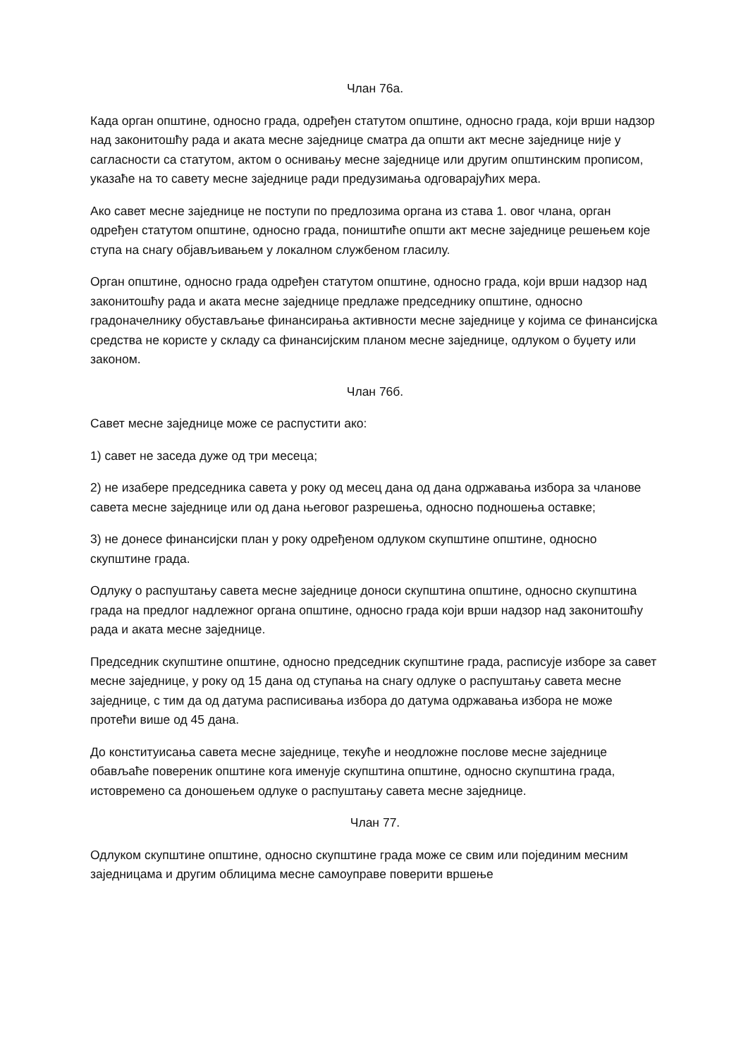Члан 76а.
Када орган општине, односно града, одређен статутом општине, односно града, који врши надзор над законитошћу рада и аката месне заједнице сматра да општи акт месне заједнице није у сагласности са статутом, актом о оснивању месне заједнице или другим општинским прописом, указаће на то савету месне заједнице ради предузимања одговарајућих мера.
Ако савет месне заједнице не поступи по предлозима органа из става 1. овог члана, орган одређен статутом општине, односно града, поништиће општи акт месне заједнице решењем које ступа на снагу објављивањем у локалном службеном гласилу.
Орган општине, односно града одређен статутом општине, односно града, који врши надзор над законитошћу рада и аката месне заједнице предлаже председнику општине, односно градоначелнику обустављање финансирања активности месне заједнице у којима се финансијска средства не користе у складу са финансијским планом месне заједнице, одлуком о буџету или законом.
Члан 76б.
Савет месне заједнице може се распустити ако:
1) савет не заседа дуже од три месеца;
2) не изабере председника савета у року од месец дана од дана одржавања избора за чланове савета месне заједнице или од дана његовог разрешења, односно подношења оставке;
3) не донесе финансијски план у року одређеном одлуком скупштине општине, односно скупштине града.
Одлуку о распуштању савета месне заједнице доноси скупштина општине, односно скупштина града на предлог надлежног органа општине, односно града који врши надзор над законитошћу рада и аката месне заједнице.
Председник скупштине општине, односно председник скупштине града, расписује изборе за савет месне заједнице, у року од 15 дана од ступања на снагу одлуке о распуштању савета месне заједнице, с тим да од датума расписивања избора до датума одржавања избора не може протећи више од 45 дана.
До конституисања савета месне заједнице, текуће и неодложне послове месне заједнице обављаће повереник општине кога именује скупштина општине, односно скупштина града, истовремено са доношењем одлуке о распуштању савета месне заједнице.
Члан 77.
Одлуком скупштине општине, односно скупштине града може се свим или појединим месним заједницама и другим облицима месне самоуправе поверити вршење